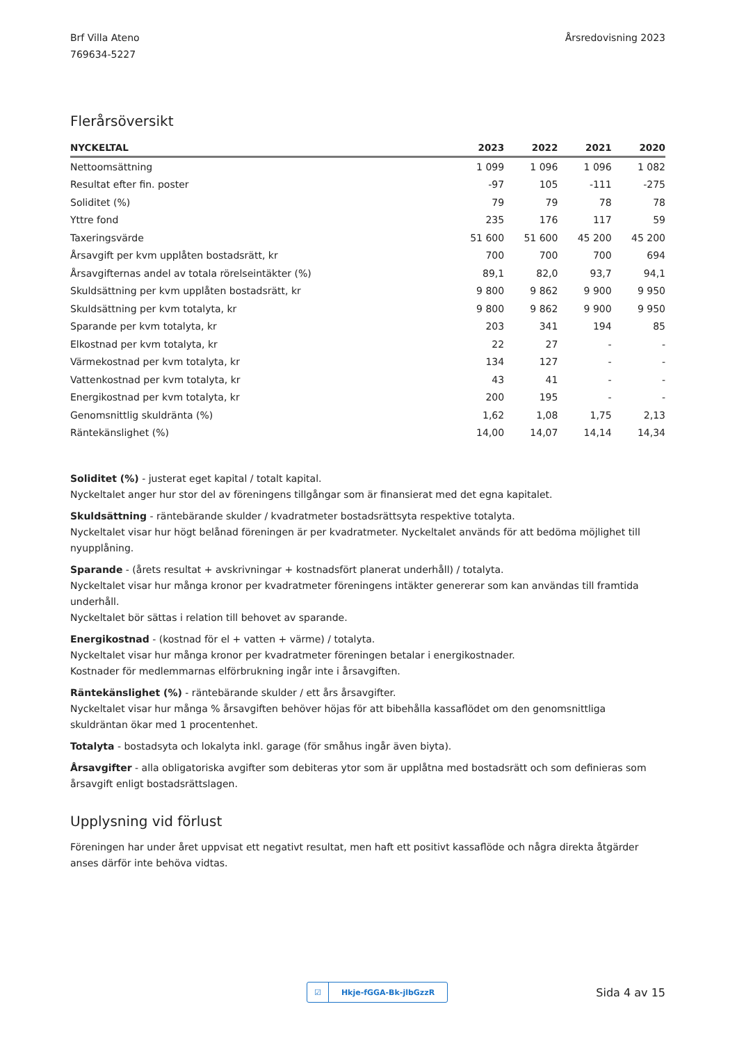Brf Villa Ateno
769634-5227
Årsredovisning 2023
Flerårsöversikt
| NYCKELTAL | 2023 | 2022 | 2021 | 2020 |
| --- | --- | --- | --- | --- |
| Nettoomsättning | 1 099 | 1 096 | 1 096 | 1 082 |
| Resultat efter fin. poster | -97 | 105 | -111 | -275 |
| Soliditet (%) | 79 | 79 | 78 | 78 |
| Yttre fond | 235 | 176 | 117 | 59 |
| Taxeringsvärde | 51 600 | 51 600 | 45 200 | 45 200 |
| Årsavgift per kvm upplåten bostadsrätt, kr | 700 | 700 | 700 | 694 |
| Årsavgifternas andel av totala rörelseintäkter (%) | 89,1 | 82,0 | 93,7 | 94,1 |
| Skuldsättning per kvm upplåten bostadsrätt, kr | 9 800 | 9 862 | 9 900 | 9 950 |
| Skuldsättning per kvm totalyta, kr | 9 800 | 9 862 | 9 900 | 9 950 |
| Sparande per kvm totalyta, kr | 203 | 341 | 194 | 85 |
| Elkostnad per kvm totalyta, kr | 22 | 27 | - | - |
| Värmekostnad per kvm totalyta, kr | 134 | 127 | - | - |
| Vattenkostnad per kvm totalyta, kr | 43 | 41 | - | - |
| Energikostnad per kvm totalyta, kr | 200 | 195 | - | - |
| Genomsnittlig skuldränta (%) | 1,62 | 1,08 | 1,75 | 2,13 |
| Räntekänslighet (%) | 14,00 | 14,07 | 14,14 | 14,34 |
Soliditet (%) - justerat eget kapital / totalt kapital.
Nyckeltalet anger hur stor del av föreningens tillgångar som är finansierat med det egna kapitalet.
Skuldsättning - räntebärande skulder / kvadratmeter bostadsrättsyta respektive totalyta.
Nyckeltalet visar hur högt belånad föreningen är per kvadratmeter. Nyckeltalet används för att bedöma möjlighet till nyupplåning.
Sparande - (årets resultat + avskrivningar + kostnadsfört planerat underhåll) / totalyta.
Nyckeltalet visar hur många kronor per kvadratmeter föreningens intäkter genererar som kan användas till framtida underhåll.
Nyckeltalet bör sättas i relation till behovet av sparande.
Energikostnad - (kostnad för el + vatten + värme) / totalyta.
Nyckeltalet visar hur många kronor per kvadratmeter föreningen betalar i energikostnader.
Kostnader för medlemmarnas elförbrukning ingår inte i årsavgiften.
Räntekänslighet (%) - räntebärande skulder / ett års årsavgifter.
Nyckeltalet visar hur många % årsavgiften behöver höjas för att bibehålla kassaflödet om den genomsnittliga skuldräntan ökar med 1 procentenhet.
Totalyta - bostadsyta och lokalyta inkl. garage (för småhus ingår även biyta).
Årsavgifter - alla obligatoriska avgifter som debiteras ytor som är upplåtna med bostadsrätt och som definieras som årsavgift enligt bostadsrättslagen.
Upplysning vid förlust
Föreningen har under året uppvisat ett negativt resultat, men haft ett positivt kassaflöde och några direkta åtgärder anses därför inte behöva vidtas.
☑ Hkje-fGGA-Bk-jlbGzzR
Sida 4 av 15